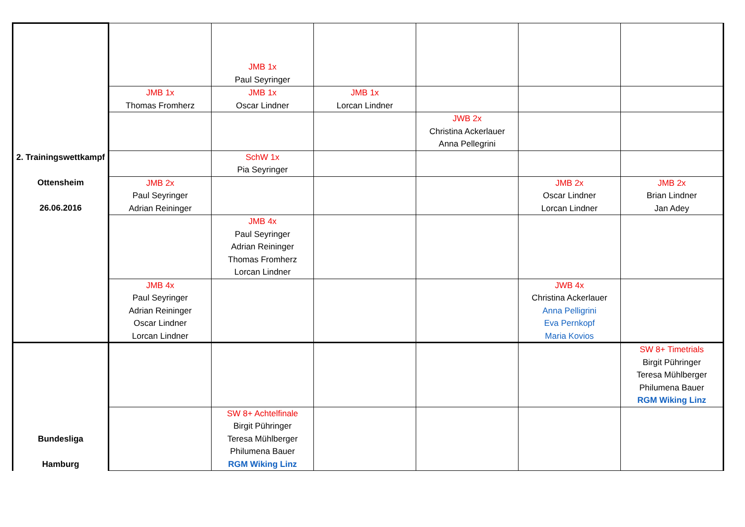| 2. Trainingswettkampf Ottensheim 26.06.2016 | | JMB 1x Paul Seyringer | | | | |
| | JMB 1x Thomas Fromherz | JMB 1x Oscar Lindner | JMB 1x Lorcan Lindner | | | |
| | | | | JWB 2x Christina Ackerlauer Anna Pellegrini | | |
| | | SchW 1x Pia Seyringer | | | | |
| | JMB 2x Paul Seyringer Adrian Reininger | | | | JMB 2x Oscar Lindner Lorcan Lindner | JMB 2x Brian Lindner Jan Adey |
| | | JMB 4x Paul Seyringer Adrian Reininger Thomas Fromherz Lorcan Lindner | | | | |
| | JMB 4x Paul Seyringer Adrian Reininger Oscar Lindner Lorcan Lindner | | | | JWB 4x Christina Ackerlauer Anna Pelligrini Eva Pernkopf Maria Kovios | |
| Bundesliga Hamburg | | | | | | SW 8+ Timetrials Birgit Pühringer Teresa Mühlberger Philumena Bauer RGM Wiking Linz |
| | | SW 8+ Achtelfinale Birgit Pühringer Teresa Mühlberger Philumena Bauer RGM Wiking Linz | | | | |